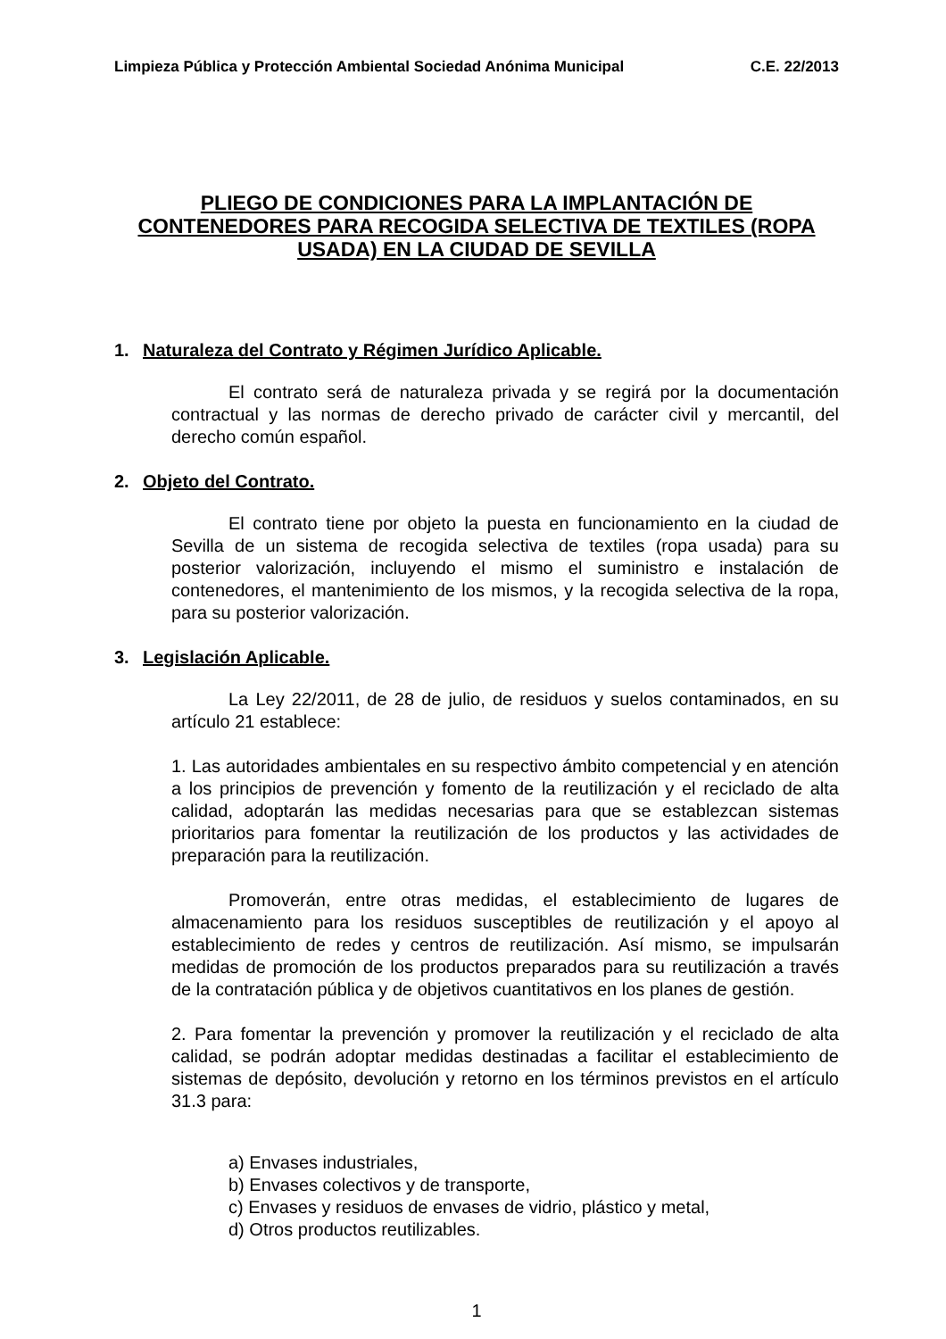Limpieza Pública y Protección Ambiental Sociedad Anónima Municipal C.E. 22/2013
PLIEGO DE CONDICIONES PARA LA IMPLANTACIÓN DE CONTENEDORES PARA RECOGIDA SELECTIVA DE TEXTILES (ROPA USADA) EN LA CIUDAD DE SEVILLA
1. Naturaleza del Contrato y Régimen Jurídico Aplicable.
El contrato será de naturaleza privada y se regirá por la documentación contractual y las normas de derecho privado de carácter civil y mercantil, del derecho común español.
2. Objeto del Contrato.
El contrato tiene por objeto la puesta en funcionamiento en la ciudad de Sevilla de un sistema de recogida selectiva de textiles (ropa usada) para su posterior valorización, incluyendo el mismo el suministro e instalación de contenedores, el mantenimiento de los mismos, y la recogida selectiva de la ropa, para su posterior valorización.
3. Legislación Aplicable.
La Ley 22/2011, de 28 de julio, de residuos y suelos contaminados, en su artículo 21 establece:
1. Las autoridades ambientales en su respectivo ámbito competencial y en atención a los principios de prevención y fomento de la reutilización y el reciclado de alta calidad, adoptarán las medidas necesarias para que se establezcan sistemas prioritarios para fomentar la reutilización de los productos y las actividades de preparación para la reutilización.
Promoverán, entre otras medidas, el establecimiento de lugares de almacenamiento para los residuos susceptibles de reutilización y el apoyo al establecimiento de redes y centros de reutilización. Así mismo, se impulsarán medidas de promoción de los productos preparados para su reutilización a través de la contratación pública y de objetivos cuantitativos en los planes de gestión.
2. Para fomentar la prevención y promover la reutilización y el reciclado de alta calidad, se podrán adoptar medidas destinadas a facilitar el establecimiento de sistemas de depósito, devolución y retorno en los términos previstos en el artículo 31.3 para:
a) Envases industriales,
b) Envases colectivos y de transporte,
c) Envases y residuos de envases de vidrio, plástico y metal,
d) Otros productos reutilizables.
1